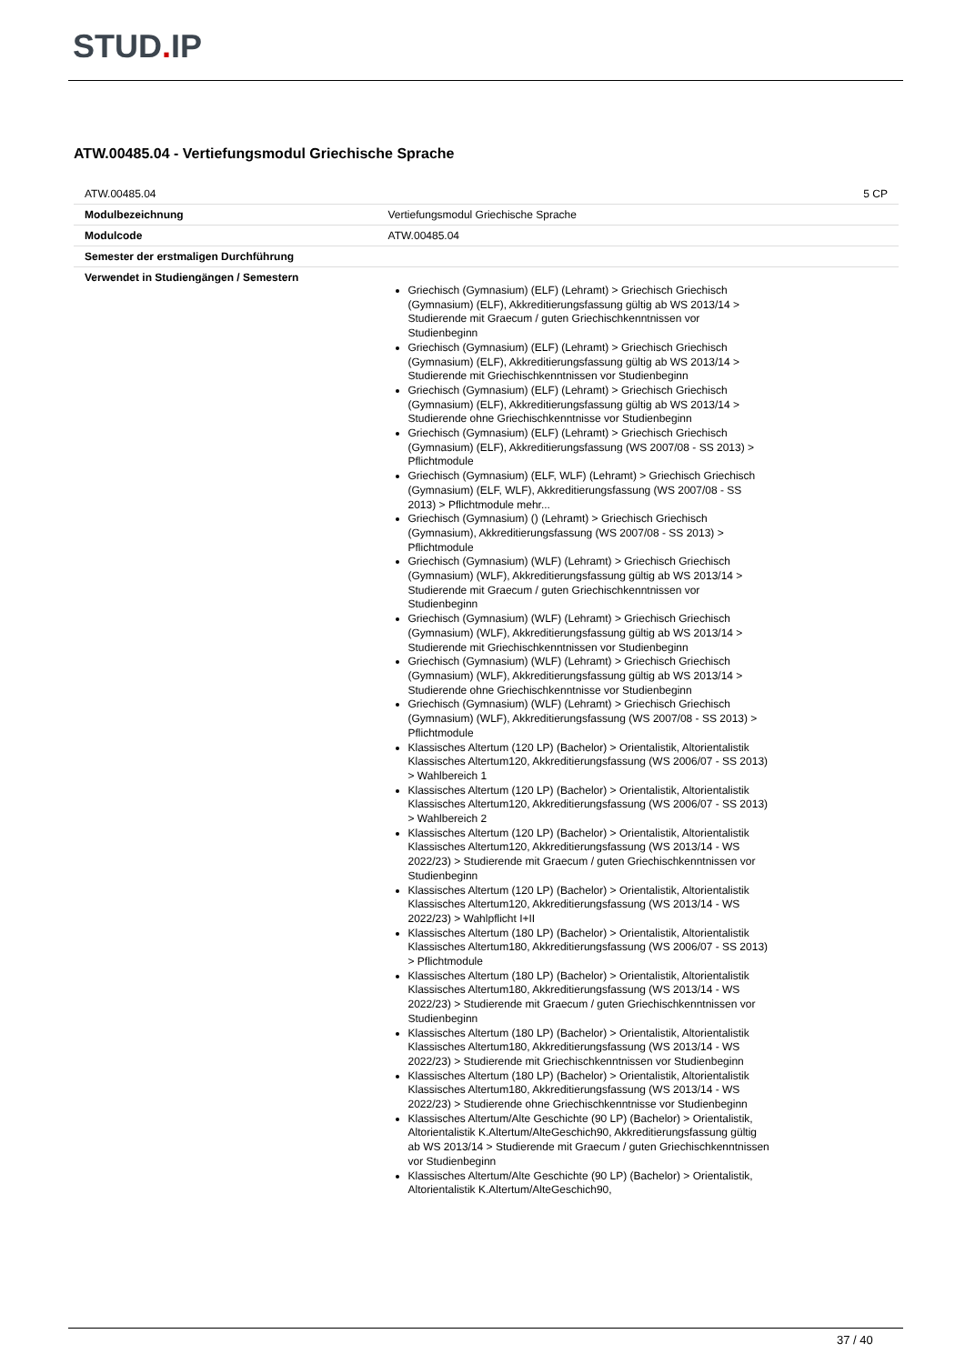STUD. IP
ATW.00485.04 - Vertiefungsmodul Griechische Sprache
| ATW.00485.04 | 5 CP |
| Modulbezeichnung | Vertiefungsmodul Griechische Sprache |
| Modulcode | ATW.00485.04 |
| Semester der erstmaligen Durchführung | |
| Verwendet in Studiengängen / Semestern | Griechisch (Gymnasium) (ELF) (Lehramt) > Griechisch Griechisch (Gymnasium) (ELF), Akkreditierungsfassung gültig ab WS 2013/14 > Studierende mit Graecum / guten Griechischkenntnissen vor Studienbeginn Griechisch (Gymnasium) (ELF) (Lehramt) > Griechisch Griechisch (Gymnasium) (ELF), Akkreditierungsfassung gültig ab WS 2013/14 > Studierende mit Griechischkenntnissen vor Studienbeginn Griechisch (Gymnasium) (ELF) (Lehramt) > Griechisch Griechisch (Gymnasium) (ELF), Akkreditierungsfassung gültig ab WS 2013/14 > Studierende ohne Griechischkenntnisse vor Studienbeginn Griechisch (Gymnasium) (ELF) (Lehramt) > Griechisch Griechisch (Gymnasium) (ELF), Akkreditierungsfassung (WS 2007/08 - SS 2013) > Pflichtmodule Griechisch (Gymnasium) (ELF, WLF) (Lehramt) > Griechisch Griechisch (Gymnasium) (ELF, WLF), Akkreditierungsfassung (WS 2007/08 - SS 2013) > Pflichtmodule mehr... Griechisch (Gymnasium) () (Lehramt) > Griechisch Griechisch (Gymnasium), Akkreditierungsfassung (WS 2007/08 - SS 2013) > Pflichtmodule Griechisch (Gymnasium) (WLF) (Lehramt) > Griechisch Griechisch (Gymnasium) (WLF), Akkreditierungsfassung gültig ab WS 2013/14 > Studierende mit Graecum / guten Griechischkenntnissen vor Studienbeginn Griechisch (Gymnasium) (WLF) (Lehramt) > Griechisch Griechisch (Gymnasium) (WLF), Akkreditierungsfassung gültig ab WS 2013/14 > Studierende mit Griechischkenntnissen vor Studienbeginn Griechisch (Gymnasium) (WLF) (Lehramt) > Griechisch Griechisch (Gymnasium) (WLF), Akkreditierungsfassung gültig ab WS 2013/14 > Studierende ohne Griechischkenntnisse vor Studienbeginn Griechisch (Gymnasium) (WLF) (Lehramt) > Griechisch Griechisch (Gymnasium) (WLF), Akkreditierungsfassung (WS 2007/08 - SS 2013) > Pflichtmodule Klassisches Altertum (120 LP) (Bachelor) > Orientalistik, Altorientalistik Klassisches Altertum120, Akkreditierungsfassung (WS 2006/07 - SS 2013) > Wahlbereich 1 Klassisches Altertum (120 LP) (Bachelor) > Orientalistik, Altorientalistik Klassisches Altertum120, Akkreditierungsfassung (WS 2006/07 - SS 2013) > Wahlbereich 2 Klassisches Altertum (120 LP) (Bachelor) > Orientalistik, Altorientalistik Klassisches Altertum120, Akkreditierungsfassung (WS 2013/14 - WS 2022/23) > Studierende mit Graecum / guten Griechischkenntnissen vor Studienbeginn Klassisches Altertum (120 LP) (Bachelor) > Orientalistik, Altorientalistik Klassisches Altertum120, Akkreditierungsfassung (WS 2013/14 - WS 2022/23) > Wahlpflicht I+II Klassisches Altertum (180 LP) (Bachelor) > Orientalistik, Altorientalistik Klassisches Altertum180, Akkreditierungsfassung (WS 2006/07 - SS 2013) > Pflichtmodule Klassisches Altertum (180 LP) (Bachelor) > Orientalistik, Altorientalistik Klassisches Altertum180, Akkreditierungsfassung (WS 2013/14 - WS 2022/23) > Studierende mit Graecum / guten Griechischkenntnissen vor Studienbeginn Klassisches Altertum (180 LP) (Bachelor) > Orientalistik, Altorientalistik Klassisches Altertum180, Akkreditierungsfassung (WS 2013/14 - WS 2022/23) > Studierende mit Griechischkenntnissen vor Studienbeginn Klassisches Altertum (180 LP) (Bachelor) > Orientalistik, Altorientalistik Klassisches Altertum180, Akkreditierungsfassung (WS 2013/14 - WS 2022/23) > Studierende ohne Griechischkenntnisse vor Studienbeginn Klassisches Altertum/Alte Geschichte (90 LP) (Bachelor) > Orientalistik, Altorientalistik K.Altertum/AlteGeschich90, Akkreditierungsfassung gültig ab WS 2013/14 > Studierende mit Graecum / guten Griechischkenntnissen vor Studienbeginn Klassisches Altertum/Alte Geschichte (90 LP) (Bachelor) > Orientalistik, Altorientalistik K.Altertum/AlteGeschich90, |
37 / 40